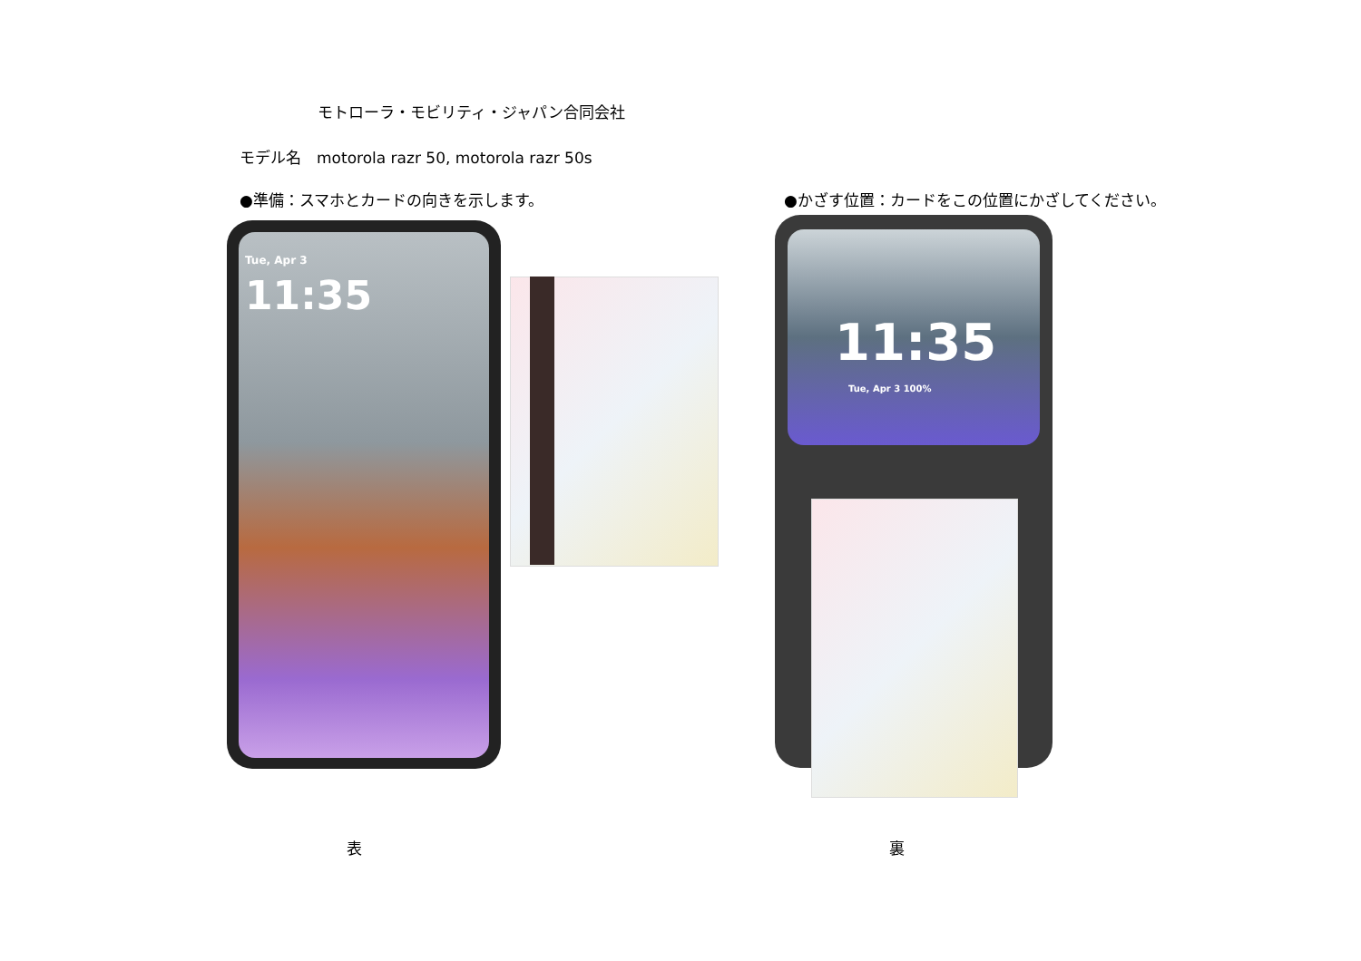モトローラ・モビリティ・ジャパン合同会社
モデル名　motorola razr 50, motorola razr 50s
●準備：スマホとカードの向きを示します。
●かざす位置：カードをこの位置にかざしてください。
Tue, Apr 3
11:35
11:35
Tue, Apr 3 100%
表 裏